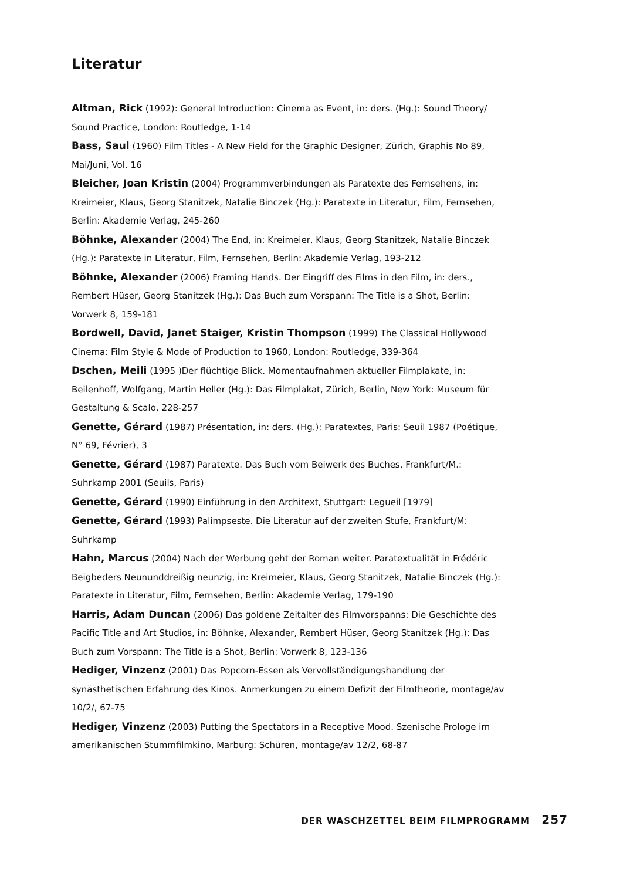Literatur
Altman, Rick (1992): General Introduction: Cinema as Event, in: ders. (Hg.): Sound Theory/ Sound Practice, London: Routledge, 1-14
Bass, Saul (1960) Film Titles - A New Field for the Graphic Designer, Zürich, Graphis No 89, Mai/Juni, Vol. 16
Bleicher, Joan Kristin (2004) Programmverbindungen als Paratexte des Fernsehens, in: Kreimeier, Klaus, Georg Stanitzek, Natalie Binczek (Hg.): Paratexte in Literatur, Film, Fernsehen, Berlin: Akademie Verlag, 245-260
Böhnke, Alexander (2004) The End, in: Kreimeier, Klaus, Georg Stanitzek, Natalie Binczek (Hg.): Paratexte in Literatur, Film, Fernsehen, Berlin: Akademie Verlag, 193-212
Böhnke, Alexander (2006) Framing Hands. Der Eingriff des Films in den Film, in: ders., Rembert Hüser, Georg Stanitzek (Hg.): Das Buch zum Vorspann: The Title is a Shot, Berlin: Vorwerk 8, 159-181
Bordwell, David, Janet Staiger, Kristin Thompson (1999) The Classical Hollywood Cinema: Film Style & Mode of Production to 1960, London: Routledge, 339-364
Dschen, Meili (1995 )Der flüchtige Blick. Momentaufnahmen aktueller Filmplakate, in: Beilenhoff, Wolfgang, Martin Heller (Hg.): Das Filmplakat, Zürich, Berlin, New York: Museum für Gestaltung & Scalo, 228-257
Genette, Gérard (1987) Présentation, in: ders. (Hg.): Paratextes, Paris: Seuil 1987 (Poétique, N° 69, Février), 3
Genette, Gérard (1987) Paratexte. Das Buch vom Beiwerk des Buches, Frankfurt/M.: Suhrkamp 2001 (Seuils, Paris)
Genette, Gérard (1990) Einführung in den Architext, Stuttgart: Legueil [1979]
Genette, Gérard (1993) Palimpseste. Die Literatur auf der zweiten Stufe, Frankfurt/M: Suhrkamp
Hahn, Marcus (2004) Nach der Werbung geht der Roman weiter. Paratextualität in Frédéric Beigbeders Neununddreißig neunzig, in: Kreimeier, Klaus, Georg Stanitzek, Natalie Binczek (Hg.): Paratexte in Literatur, Film, Fernsehen, Berlin: Akademie Verlag, 179-190
Harris, Adam Duncan (2006) Das goldene Zeitalter des Filmvorspanns: Die Geschichte des Pacific Title and Art Studios, in: Böhnke, Alexander, Rembert Hüser, Georg Stanitzek (Hg.): Das Buch zum Vorspann: The Title is a Shot, Berlin: Vorwerk 8, 123-136
Hediger, Vinzenz (2001) Das Popcorn-Essen als Vervollständigungshandlung der synästhetischen Erfahrung des Kinos. Anmerkungen zu einem Defizit der Filmtheorie, montage/av 10/2/, 67-75
Hediger, Vinzenz (2003) Putting the Spectators in a Receptive Mood. Szenische Prologe im amerikanischen Stummfilmkino, Marburg: Schüren, montage/av 12/2, 68-87
DER WASCHZETTEL BEIM FILMPROGRAMM 257